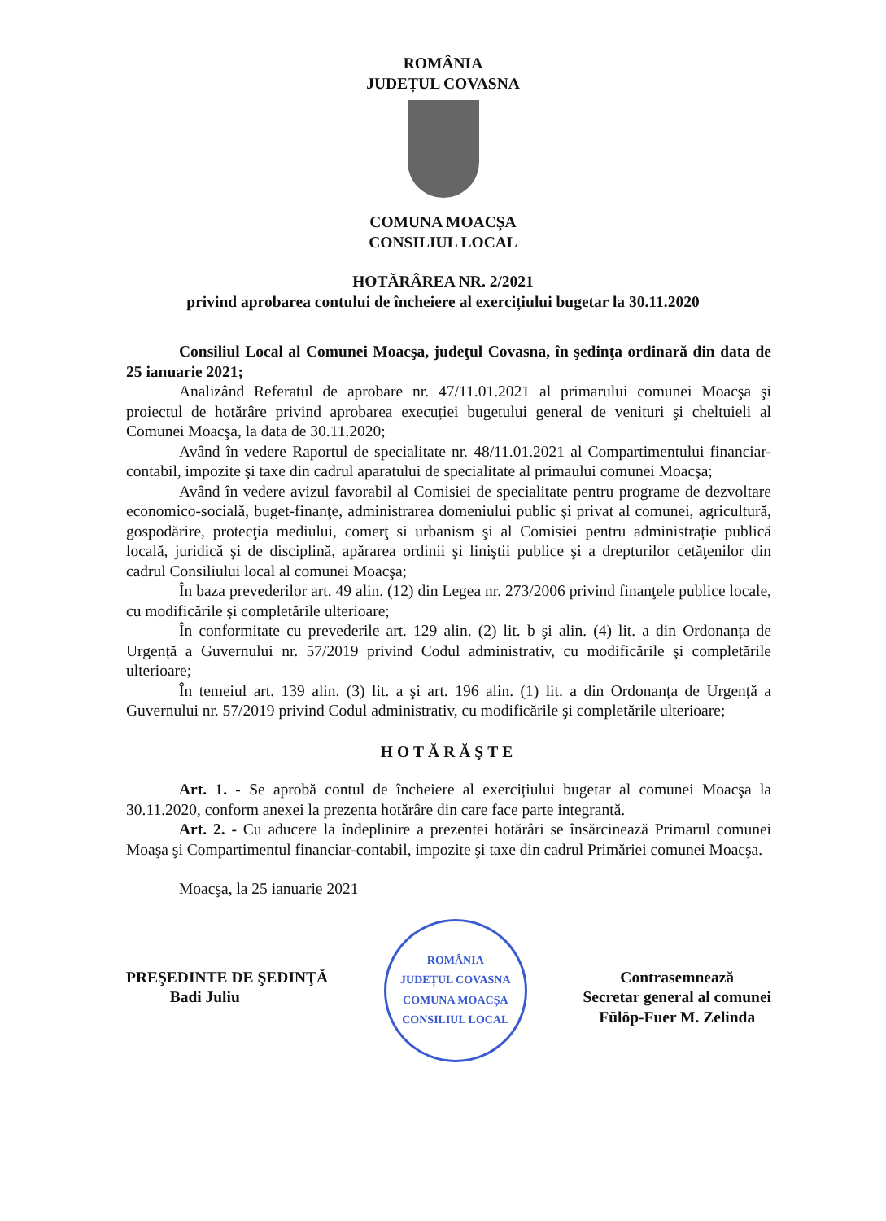ROMÂNIA
JUDEȚUL COVASNA
COMUNA MOACȘA
CONSILIUL LOCAL
HOTĂRÂREA NR. 2/2021
privind aprobarea contului de încheiere al exercițiului bugetar la 30.11.2020
Consiliul Local al Comunei Moacşa, judeţul Covasna, în şedinţa ordinară din data de 25 ianuarie 2021;
Analizând Referatul de aprobare nr. 47/11.01.2021 al primarului comunei Moacşa şi proiectul de hotărâre privind aprobarea execuției bugetului general de venituri şi cheltuieli al Comunei Moacşa, la data de 30.11.2020;
Având în vedere Raportul de specialitate nr. 48/11.01.2021 al Compartimentului financiar-contabil, impozite şi taxe din cadrul aparatului de specialitate al primaului comunei Moacşa;
Având în vedere avizul favorabil al Comisiei de specialitate pentru programe de dezvoltare economico-socială, buget-finanţe, administrarea domeniului public şi privat al comunei, agricultură, gospodărire, protecţia mediului, comerţ si urbanism şi al Comisiei pentru administrație publică locală, juridică şi de disciplină, apărarea ordinii şi liniştii publice şi a drepturilor cetăţenilor din cadrul Consiliului local al comunei Moacşa;
În baza prevederilor art. 49 alin. (12) din Legea nr. 273/2006 privind finanţele publice locale, cu modificările şi completările ulterioare;
În conformitate cu prevederile art. 129 alin. (2) lit. b şi alin. (4) lit. a din Ordonanța de Urgență a Guvernului nr. 57/2019 privind Codul administrativ, cu modificările şi completările ulterioare;
În temeiul art. 139 alin. (3) lit. a şi art. 196 alin. (1) lit. a din Ordonanța de Urgență a Guvernului nr. 57/2019 privind Codul administrativ, cu modificările şi completările ulterioare;
HOTĂRĂŞTE
Art. 1. - Se aprobă contul de încheiere al exercițiului bugetar al comunei Moacşa la 30.11.2020, conform anexei la prezenta hotărâre din care face parte integrantă.
Art. 2. - Cu aducere la îndeplinire a prezentei hotărâri se însărcinează Primarul comunei Moaşa şi Compartimentul financiar-contabil, impozite şi taxe din cadrul Primăriei comunei Moacşa.
Moacşa, la 25 ianuarie 2021
PREŞEDINTE DE ŞEDINŢĂ
Badi Juliu
ROMÂNIA
JUDEȚUL COVASNA
COMUNA MOACȘA
CONSILIUL LOCAL
Contrasemnează
Secretar general al comunei
Fülöp-Fuer M. Zelinda